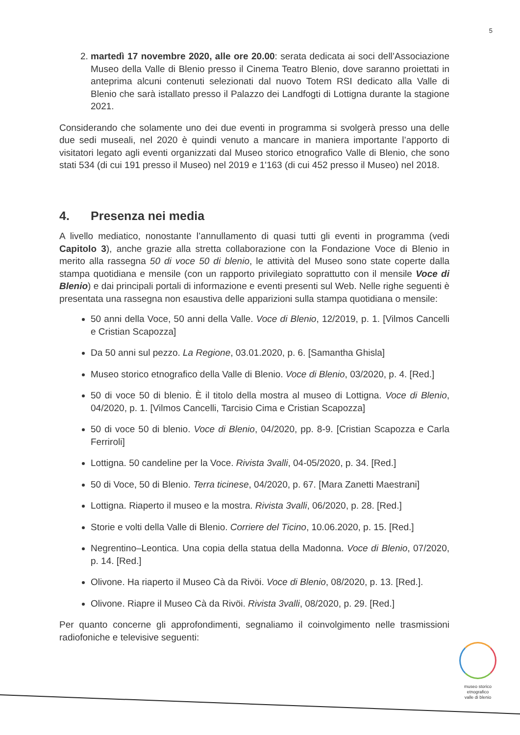5
2. martedì 17 novembre 2020, alle ore 20.00: serata dedicata ai soci dell’Associazione Museo della Valle di Blenio presso il Cinema Teatro Blenio, dove saranno proiettati in anteprima alcuni contenuti selezionati dal nuovo Totem RSI dedicato alla Valle di Blenio che sarà istallato presso il Palazzo dei Landfogti di Lottigna durante la stagione 2021.
Considerando che solamente uno dei due eventi in programma si svolgerà presso una delle due sedi museali, nel 2020 è quindi venuto a mancare in maniera importante l’apporto di visitatori legato agli eventi organizzati dal Museo storico etnografico Valle di Blenio, che sono stati 534 (di cui 191 presso il Museo) nel 2019 e 1'163 (di cui 452 presso il Museo) nel 2018.
4. Presenza nei media
A livello mediatico, nonostante l’annullamento di quasi tutti gli eventi in programma (vedi Capitolo 3), anche grazie alla stretta collaborazione con la Fondazione Voce di Blenio in merito alla rassegna 50 di voce 50 di blenio, le attività del Museo sono state coperte dalla stampa quotidiana e mensile (con un rapporto privilegiato soprattutto con il mensile Voce di Blenio) e dai principali portali di informazione e eventi presenti sul Web. Nelle righe seguenti è presentata una rassegna non esaustiva delle apparizioni sulla stampa quotidiana o mensile:
50 anni della Voce, 50 anni della Valle. Voce di Blenio, 12/2019, p. 1. [Vilmos Cancelli e Cristian Scapozza]
Da 50 anni sul pezzo. La Regione, 03.01.2020, p. 6. [Samantha Ghisla]
Museo storico etnografico della Valle di Blenio. Voce di Blenio, 03/2020, p. 4. [Red.]
50 di voce 50 di blenio. È il titolo della mostra al museo di Lottigna. Voce di Blenio, 04/2020, p. 1. [Vilmos Cancelli, Tarcisio Cima e Cristian Scapozza]
50 di voce 50 di blenio. Voce di Blenio, 04/2020, pp. 8-9. [Cristian Scapozza e Carla Ferriroli]
Lottigna. 50 candeline per la Voce. Rivista 3valli, 04-05/2020, p. 34. [Red.]
50 di Voce, 50 di Blenio. Terra ticinese, 04/2020, p. 67. [Mara Zanetti Maestrani]
Lottigna. Riaperto il museo e la mostra. Rivista 3valli, 06/2020, p. 28. [Red.]
Storie e volti della Valle di Blenio. Corriere del Ticino, 10.06.2020, p. 15. [Red.]
Negrentino–Leontica. Una copia della statua della Madonna. Voce di Blenio, 07/2020, p. 14. [Red.]
Olivone. Ha riaperto il Museo Cà da Rivöi. Voce di Blenio, 08/2020, p. 13. [Red.].
Olivone. Riapre il Museo Cà da Rivöi. Rivista 3valli, 08/2020, p. 29. [Red.]
Per quanto concerne gli approfondimenti, segnaliamo il coinvolgimento nelle trasmissioni radiofoniche e televisive seguenti:
museo storico
etnografico
valle di blenio